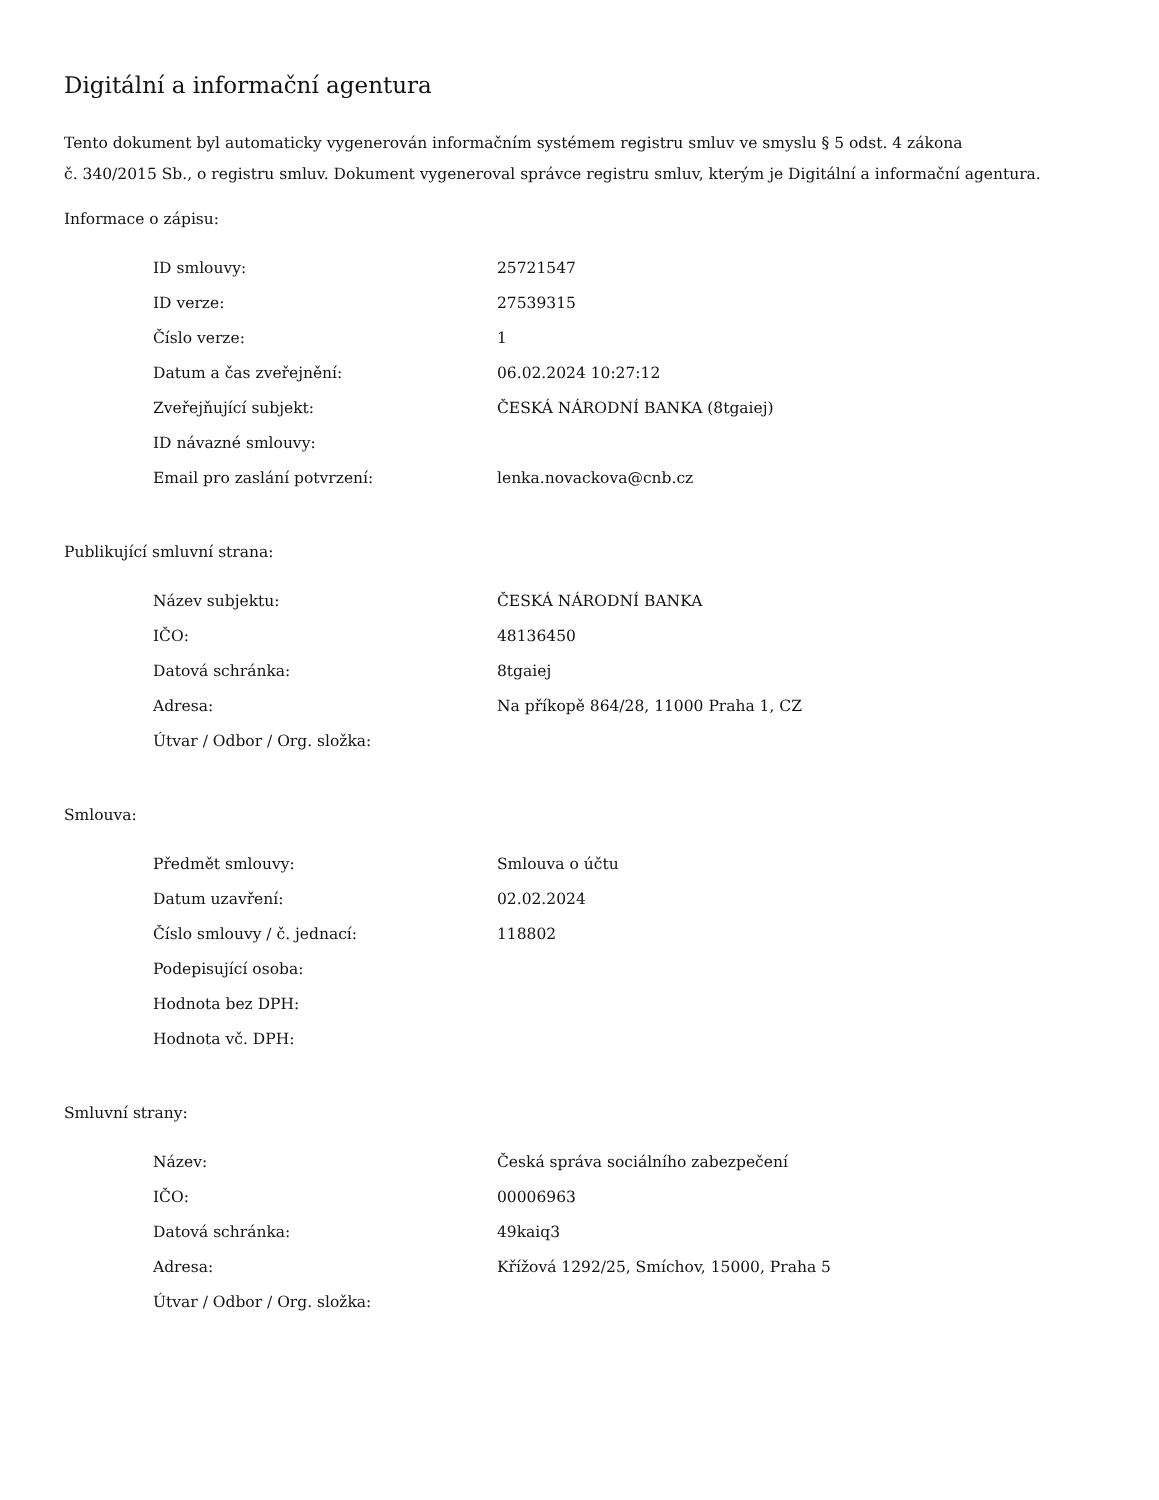Digitální a informační agentura
Tento dokument byl automaticky vygenerován informačním systémem registru smluv ve smyslu § 5 odst. 4 zákona
č. 340/2015 Sb., o registru smluv. Dokument vygeneroval správce registru smluv, kterým je Digitální a informační agentura.
Informace o zápisu:
| ID smlouvy: | 25721547 |
| ID verze: | 27539315 |
| Číslo verze: | 1 |
| Datum a čas zveřejnění: | 06.02.2024 10:27:12 |
| Zveřejňující subjekt: | ČESKÁ NÁRODNÍ BANKA (8tgaiej) |
| ID návazné smlouvy: | |
| Email pro zaslání potvrzení: | lenka.novackova@cnb.cz |
Publikující smluvní strana:
| Název subjektu: | ČESKÁ NÁRODNÍ BANKA |
| IČO: | 48136450 |
| Datová schránka: | 8tgaiej |
| Adresa: | Na příkopě 864/28, 11000 Praha 1, CZ |
| Útvar / Odbor / Org. složka: | |
Smlouva:
| Předmět smlouvy: | Smlouva o účtu |
| Datum uzavření: | 02.02.2024 |
| Číslo smlouvy / č. jednací: | 118802 |
| Podepisující osoba: | |
| Hodnota bez DPH: | |
| Hodnota vč. DPH: | |
Smluvní strany:
| Název: | Česká správa sociálního zabezpečení |
| IČO: | 00006963 |
| Datová schránka: | 49kaiq3 |
| Adresa: | Křížová 1292/25, Smíchov, 15000, Praha 5 |
| Útvar / Odbor / Org. složka: | |